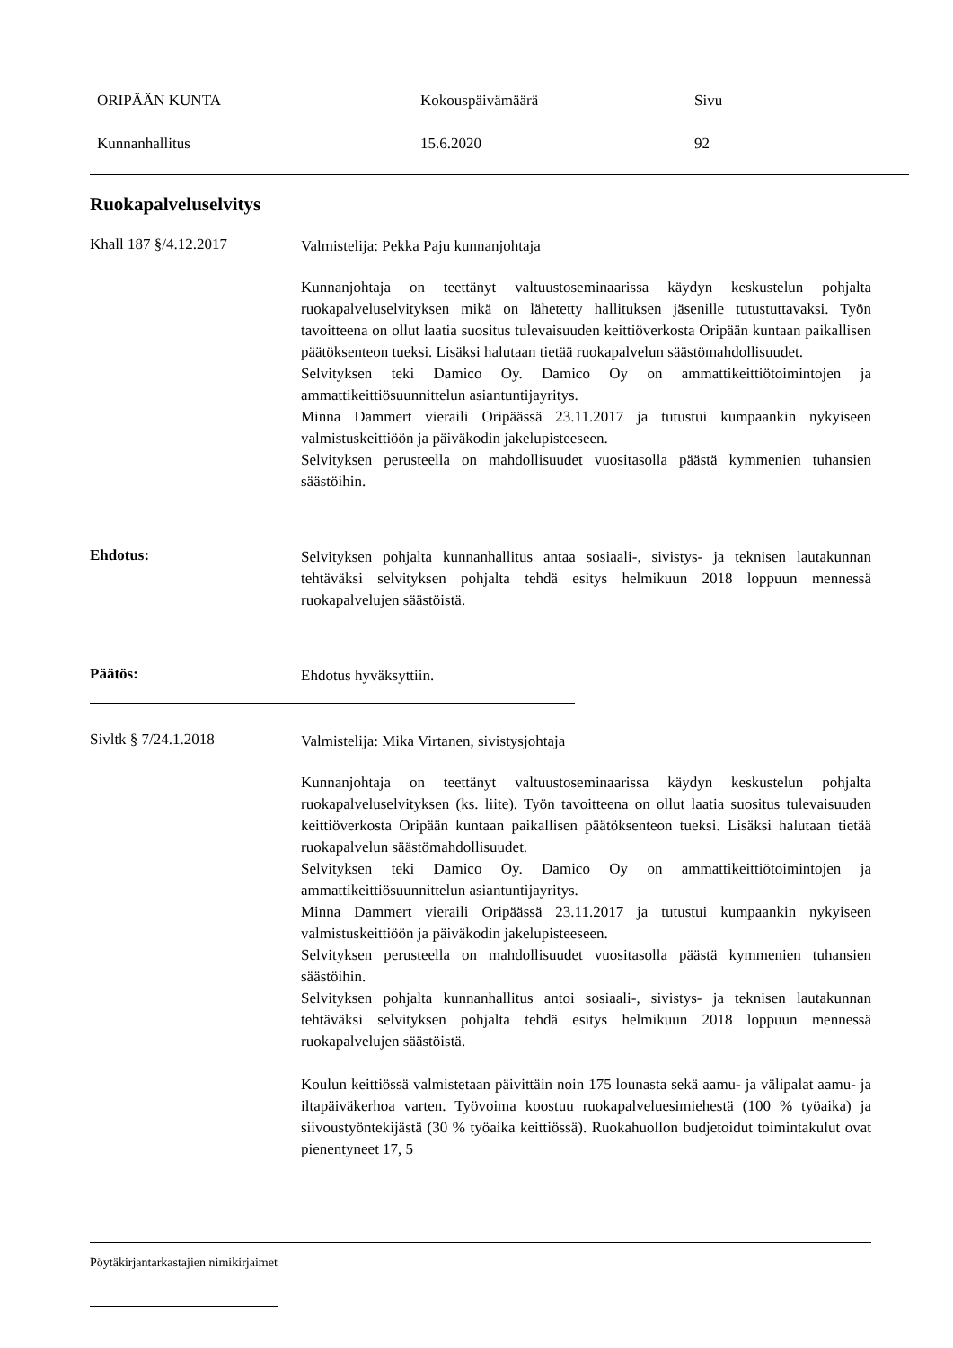ORIPÄÄN KUNTA Kokouspäivämäärä Sivu
Kunnanhallitus 15.6.2020 92
Ruokapalveluselvitys
Khall 187 §/4.12.2017
Valmistelija: Pekka Paju kunnanjohtaja
Kunnanjohtaja on teettänyt valtuustoseminaarissa käydyn keskustelun pohjalta ruokapalveluselvityksen mikä on lähetetty hallituksen jäsenille tutustuttavaksi. Työn tavoitteena on ollut laatia suositus tulevaisuuden keittiöverkosta Oripään kuntaan paikallisen päätöksenteon tueksi. Lisäksi halutaan tietää ruokapalvelun säästömahdollisuudet.
Selvityksen teki Damico Oy. Damico Oy on ammattikeittiötoimintojen ja ammattikeittiösuunnittelun asiantuntijayritys.
Minna Dammert vieraili Oripäässä 23.11.2017 ja tutustui kumpaankin nykyiseen valmistuskeittiöön ja päiväkodin jakelupisteeseen.
Selvityksen perusteella on mahdollisuudet vuositasolla päästä kymmenien tuhansien säästöihin.
Ehdotus:
Selvityksen pohjalta kunnanhallitus antaa sosiaali-, sivistys- ja teknisen lautakunnan tehtäväksi selvityksen pohjalta tehdä esitys helmikuun 2018 loppuun mennessä ruokapalvelujen säästöistä.
Päätös:
Ehdotus hyväksyttiin.
Sivltk § 7/24.1.2018
Valmistelija: Mika Virtanen, sivistysjohtaja
Kunnanjohtaja on teettänyt valtuustoseminaarissa käydyn keskustelun pohjalta ruokapalveluselvityksen (ks. liite). Työn tavoitteena on ollut laatia suositus tulevaisuuden keittiöverkosta Oripään kuntaan paikallisen päätöksenteon tueksi. Lisäksi halutaan tietää ruokapalvelun säästömahdollisuudet.
Selvityksen teki Damico Oy. Damico Oy on ammattikeittiötoimintojen ja ammattikeittiösuunnittelun asiantuntijayritys.
Minna Dammert vieraili Oripäässä 23.11.2017 ja tutustui kumpaankin nykyiseen valmistuskeittiöön ja päiväkodin jakelupisteeseen.
Selvityksen perusteella on mahdollisuudet vuositasolla päästä kymmenien tuhansien säästöihin.
Selvityksen pohjalta kunnanhallitus antoi sosiaali-, sivistys- ja teknisen lautakunnan tehtäväksi selvityksen pohjalta tehdä esitys helmikuun 2018 loppuun mennessä ruokapalvelujen säästöistä.
Koulun keittiössä valmistetaan päivittäin noin 175 lounasta sekä aamu- ja välipalat aamu- ja iltapäiväkerhoa varten. Työvoima koostuu ruokapalveluesimiehestä (100 % työaika) ja siivoustyöntekijästä (30 % työaika keittiössä). Ruokahuollon budjetoidut toimintakulut ovat pienentyneet 17, 5
Pöytäkirjantarkastajien nimikirjaimet